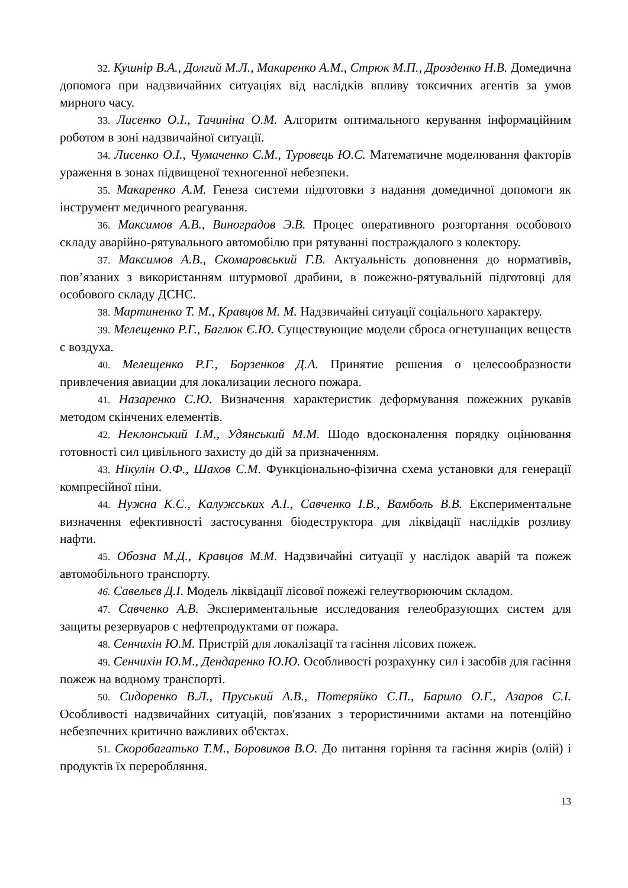32. Кушнір В.А., Долгий М.Л., Макаренко А.М., Стрюк М.П., Дрозденко Н.В. Домедична допомога при надзвичайних ситуаціях від наслідків впливу токсичних агентів за умов мирного часу.
33. Лисенко О.І., Тачиніна О.М. Алгоритм оптимального керування інформаційним роботом в зоні надзвичайної ситуації.
34. Лисенко О.І., Чумаченко С.М., Туровець Ю.С. Математичне моделювання факторів ураження в зонах підвищеної техногенної небезпеки.
35. Макаренко А.М. Генеза системи підготовки з надання домедичної допомоги як інструмент медичного реагування.
36. Максимов А.В., Виноградов Э.В. Процес оперативного розгортання особового складу аварійно-рятувального автомобілю при рятуванні постраждалого з колектору.
37. Максимов А.В., Скомаровський Г.В. Актуальність доповнення до нормативів, пов’язаних з використанням штурмової драбини, в пожежно-рятувальній підготовці для особового складу ДСНС.
38. Мартиненко Т. М., Кравцов М. М. Надзвичайні ситуації соціального характеру.
39. Мелещенко Р.Г., Баглюк Є.Ю. Существующие модели сброса огнетушащих веществ с воздуха.
40. Мелещенко Р.Г., Борзенков Д.А. Принятие решения о целесообразности привлечения авиации для локализации лесного пожара.
41. Назаренко С.Ю. Визначення характеристик деформування пожежних рукавів методом скінчених елементів.
42. Неклонський І.М., Удянський М.М. Шодо вдосконалення порядку оцінювання готовності сил цивільного захисту до дій за призначенням.
43. Нікулін О.Ф., Шахов С.М. Функціонально-фізична схема установки для генерації компресійної піни.
44. Нужна К.С., Калужських А.І., Савченко І.В., Вамболь В.В. Експериментальне визначення ефективності застосування біодеструктора для ліквідації наслідків розливу нафти.
45. Обозна М.Д., Кравцов М.М. Надзвичайні ситуації у наслідок аварій та пожеж автомобільного транспорту.
46. Савельєв Д.І. Модель ліквідації лісової пожежі гелеутворюючим складом.
47. Савченко А.В. Экспериментальные исследования гелеобразующих систем для защиты резервуаров с нефтепродуктами от пожара.
48. Сенчихін Ю.М. Пристрій для локалізації та гасіння лісових пожеж.
49. Сенчихін Ю.М., Дендаренко Ю.Ю. Особливості розрахунку сил і засобів для гасіння пожеж на водному транспорті.
50. Сидоренко В.Л., Пруський А.В., Потеряйко С.П., Барило О.Г., Азаров С.І. Особливості надзвичайних ситуацій, пов'язаних з терористичними актами на потенційно небезпечних критично важливих об'єктах.
51. Скоробагатько Т.М., Боровиков В.О. До питання горіння та гасіння жирів (олій) і продуктів їх переробляння.
13